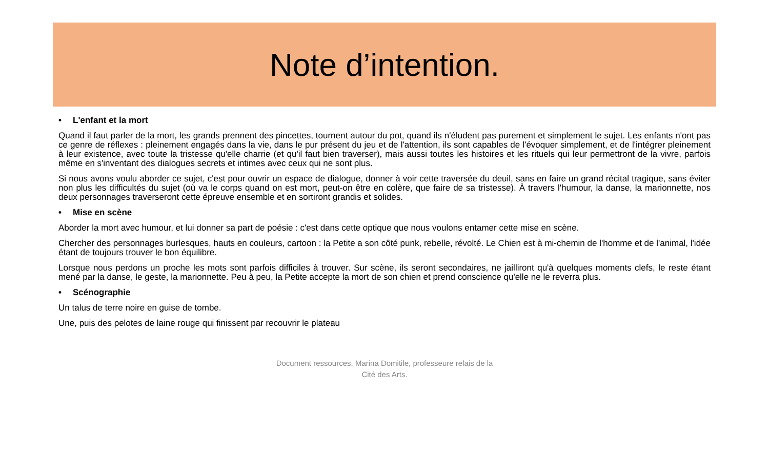Note d’intention.
• L'enfant et la mort
Quand il faut parler de la mort, les grands prennent des pincettes, tournent autour du pot, quand ils n'éludent pas purement et simplement le sujet. Les enfants n'ont pas ce genre de réflexes : pleinement engagés dans la vie, dans le pur présent du jeu et de l'attention, ils sont capables de l'évoquer simplement, et de l'intégrer pleinement à leur existence, avec toute la tristesse qu'elle charrie (et qu'il faut bien traverser), mais aussi toutes les histoires et les rituels qui leur permettront de la vivre, parfois même en s'inventant des dialogues secrets et intimes avec ceux qui ne sont plus.
Si nous avons voulu aborder ce sujet, c'est pour ouvrir un espace de dialogue, donner à voir cette traversée du deuil, sans en faire un grand récital tragique, sans éviter non plus les difficultés du sujet (où va le corps quand on est mort, peut-on être en colère, que faire de sa tristesse). À travers l'humour, la danse, la marionnette, nos deux personnages traverseront cette épreuve ensemble et en sortiront grandis et solides.
• Mise en scène
Aborder la mort avec humour, et lui donner sa part de poésie : c'est dans cette optique que nous voulons entamer cette mise en scène.
Chercher des personnages burlesques, hauts en couleurs, cartoon : la Petite a son côté punk, rebelle, révolté. Le Chien est à mi-chemin de l'homme et de l'animal, l'idée étant de toujours trouver le bon équilibre.
Lorsque nous perdons un proche les mots sont parfois difficiles à trouver. Sur scène, ils seront secondaires, ne jailliront qu'à quelques moments clefs, le reste étant mené par la danse, le geste, la marionnette. Peu à peu, la Petite accepte la mort de son chien et prend conscience qu'elle ne le reverra plus.
• Scénographie
Un talus de terre noire en guise de tombe.
Une, puis des pelotes de laine rouge qui finissent par recouvrir le plateau
Document ressources, Marina Domitile, professeure relais de la
Cité des Arts.